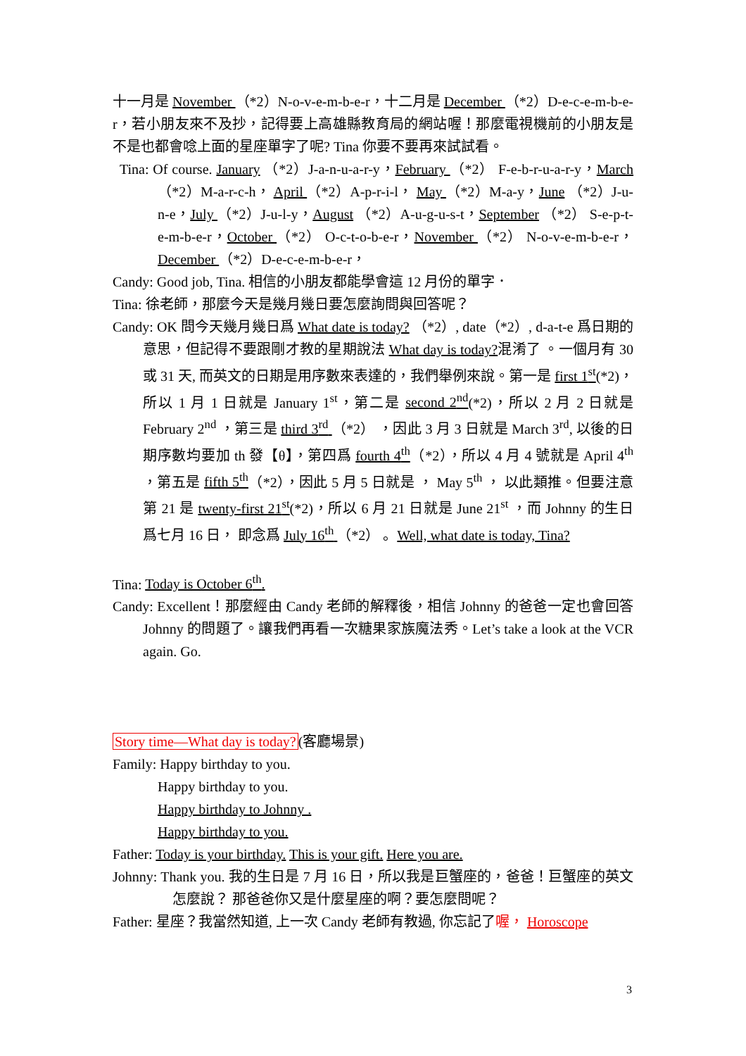十一月是 November （*2）N-o-v-e-m-b-e-r，十二月是 December （*2）D-e-c-e-m-b-e-r，若小朋友來不及抄，記得要上高雄縣教育局的網站喔！那麼電視機前的小朋友是不是也都會唸上面的星座單字了呢? Tina 你要不要再來試試看。
Tina: Of course. January （*2）J-a-n-u-a-r-y，February （*2） F-e-b-r-u-a-r-y，March （*2）M-a-r-c-h， April （*2）A-p-r-i-l， May （*2）M-a-y，June （*2）J-u-n-e，July （*2）J-u-l-y，August （*2）A-u-g-u-s-t，September （*2） S-e-p-t-e-m-b-e-r，October （*2） O-c-t-o-b-e-r，November （*2） N-o-v-e-m-b-e-r，December （*2）D-e-c-e-m-b-e-r，
Candy: Good job, Tina. 相信的小朋友都能學會這 12 月份的單字．
Tina: 徐老師，那麼今天是幾月幾日要怎麼詢問與回答呢？
Candy: OK 問今天幾月幾日爲 What date is today? （*2）, date（*2）, d-a-t-e 爲日期的意思，但記得不要跟剛才教的星期說法 What day is today?混淆了 。一個月有 30 或 31 天, 而英文的日期是用序數來表達的，我們舉例來說。第一是 first 1<sup>st</sup>(*2)，所以 1 月 1 日就是 January 1<sup>st</sup>，第二是 second 2<sup>nd</sup>(*2)，所以 2 月 2 日就是 February 2<sup>nd</sup> ，第三是 third 3<sup>rd</sup> （*2） ，因此 3 月 3 日就是 March 3<sup>rd</sup>, 以後的日期序數均要加 th 發【θ】，第四爲 fourth 4<sup>th</sup>（*2），所以 4 月 4 號就是 April 4<sup>th</sup> ，第五是 fifth 5<sup>th</sup>（*2），因此 5 月 5 日就是 ， May 5<sup>th</sup> ， 以此類推。但要注意第 21 是 twenty-first 21<sup>st</sup>(*2)，所以 6 月 21 日就是 June 21<sup>st</sup> ，而 Johnny 的生日爲七月 16 日， 即念爲 July 16<sup>th</sup> （*2） 。Well, what date is today, Tina?
Tina: Today is October 6<sup>th</sup>.
Candy: Excellent！那麼經由 Candy 老師的解釋後，相信 Johnny 的爸爸一定也會回答 Johnny 的問題了。讓我們再看一次糖果家族魔法秀。Let’s take a look at the VCR again. Go.
Story time—What day is today?(客廳場景)
Family: Happy birthday to you.
Happy birthday to you.
Happy birthday to Johnny .
Happy birthday to you.
Father: Today is your birthday. This is your gift. Here you are.
Johnny: Thank you. 我的生日是 7 月 16 日，所以我是巨蟹座的，爸爸！巨蟹座的英文怎麼說？ 那爸爸你又是什麼星座的啊？要怎麼問呢？
Father: 星座？我當然知道, 上一次 Candy 老師有教過, 你忘記了喔， Horoscope
3